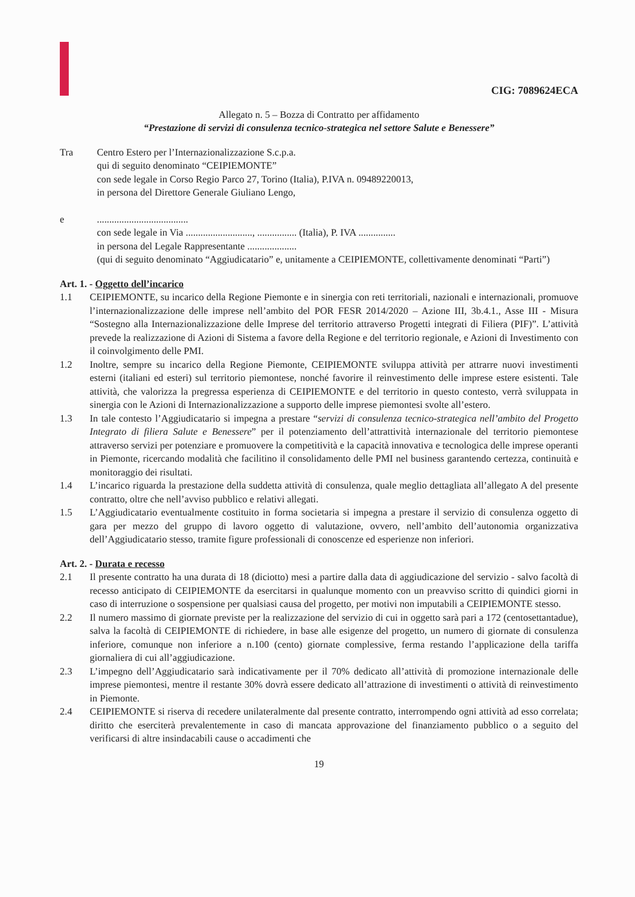CIG: 7089624ECA
Allegato n. 5 – Bozza di Contratto per affidamento
“Prestazione di servizi di consulenza tecnico-strategica nel settore Salute e Benessere”
Tra Centro Estero per l’Internazionalizzazione S.c.p.a.
qui di seguito denominato “CEIPIEMONTE”
con sede legale in Corso Regio Parco 27, Torino (Italia), P.IVA n. 09489220013,
in persona del Direttore Generale Giuliano Lengo,
e .....................................
con sede legale in Via ..........................., ................ (Italia), P. IVA ...............
in persona del Legale Rappresentante ....................
(qui di seguito denominato “Aggiudicatario” e, unitamente a CEIPIEMONTE, collettivamente denominati “Parti”)
Art. 1. - Oggetto dell’incarico
1.1 CEIPIEMONTE, su incarico della Regione Piemonte e in sinergia con reti territoriali, nazionali e internazionali, promuove l’internazionalizzazione delle imprese nell’ambito del POR FESR 2014/2020 – Azione III, 3b.4.1., Asse III - Misura “Sostegno alla Internazionalizzazione delle Imprese del territorio attraverso Progetti integrati di Filiera (PIF)”. L’attività prevede la realizzazione di Azioni di Sistema a favore della Regione e del territorio regionale, e Azioni di Investimento con il coinvolgimento delle PMI.
1.2 Inoltre, sempre su incarico della Regione Piemonte, CEIPIEMONTE sviluppa attività per attrarre nuovi investimenti esterni (italiani ed esteri) sul territorio piemontese, nonché favorire il reinvestimento delle imprese estere esistenti. Tale attività, che valorizza la pregressa esperienza di CEIPIEMONTE e del territorio in questo contesto, verrà sviluppata in sinergia con le Azioni di Internazionalizzazione a supporto delle imprese piemontesi svolte all’estero.
1.3 In tale contesto l’Aggiudicatario si impegna a prestare “servizi di consulenza tecnico-strategica nell’ambito del Progetto Integrato di filiera Salute e Benessere” per il potenziamento dell’attrattività internazionale del territorio piemontese attraverso servizi per potenziare e promuovere la competitività e la capacità innovativa e tecnologica delle imprese operanti in Piemonte, ricercando modalità che facilitino il consolidamento delle PMI nel business garantendo certezza, continuità e monitoraggio dei risultati.
1.4 L’incarico riguarda la prestazione della suddetta attività di consulenza, quale meglio dettagliata all’allegato A del presente contratto, oltre che nell’avviso pubblico e relativi allegati.
1.5 L’Aggiudicatario eventualmente costituito in forma societaria si impegna a prestare il servizio di consulenza oggetto di gara per mezzo del gruppo di lavoro oggetto di valutazione, ovvero, nell’ambito dell’autonomia organizzativa dell’Aggiudicatario stesso, tramite figure professionali di conoscenze ed esperienze non inferiori.
Art. 2. - Durata e recesso
2.1 Il presente contratto ha una durata di 18 (diciotto) mesi a partire dalla data di aggiudicazione del servizio - salvo facoltà di recesso anticipato di CEIPIEMONTE da esercitarsi in qualunque momento con un preavviso scritto di quindici giorni in caso di interruzione o sospensione per qualsiasi causa del progetto, per motivi non imputabili a CEIPIEMONTE stesso.
2.2 Il numero massimo di giornate previste per la realizzazione del servizio di cui in oggetto sarà pari a 172 (centosettantadue), salva la facoltà di CEIPIEMONTE di richiedere, in base alle esigenze del progetto, un numero di giornate di consulenza inferiore, comunque non inferiore a n.100 (cento) giornate complessive, ferma restando l’applicazione della tariffa giornaliera di cui all’aggiudicazione.
2.3 L’impegno dell’Aggiudicatario sarà indicativamente per il 70% dedicato all’attività di promozione internazionale delle imprese piemontesi, mentre il restante 30% dovrà essere dedicato all’attrazione di investimenti o attività di reinvestimento in Piemonte.
2.4 CEIPIEMONTE si riserva di recedere unilateralmente dal presente contratto, interrompendo ogni attività ad esso correlata; diritto che eserciterà prevalentemente in caso di mancata approvazione del finanziamento pubblico o a seguito del verificarsi di altre insindacabili cause o accadimenti che
19